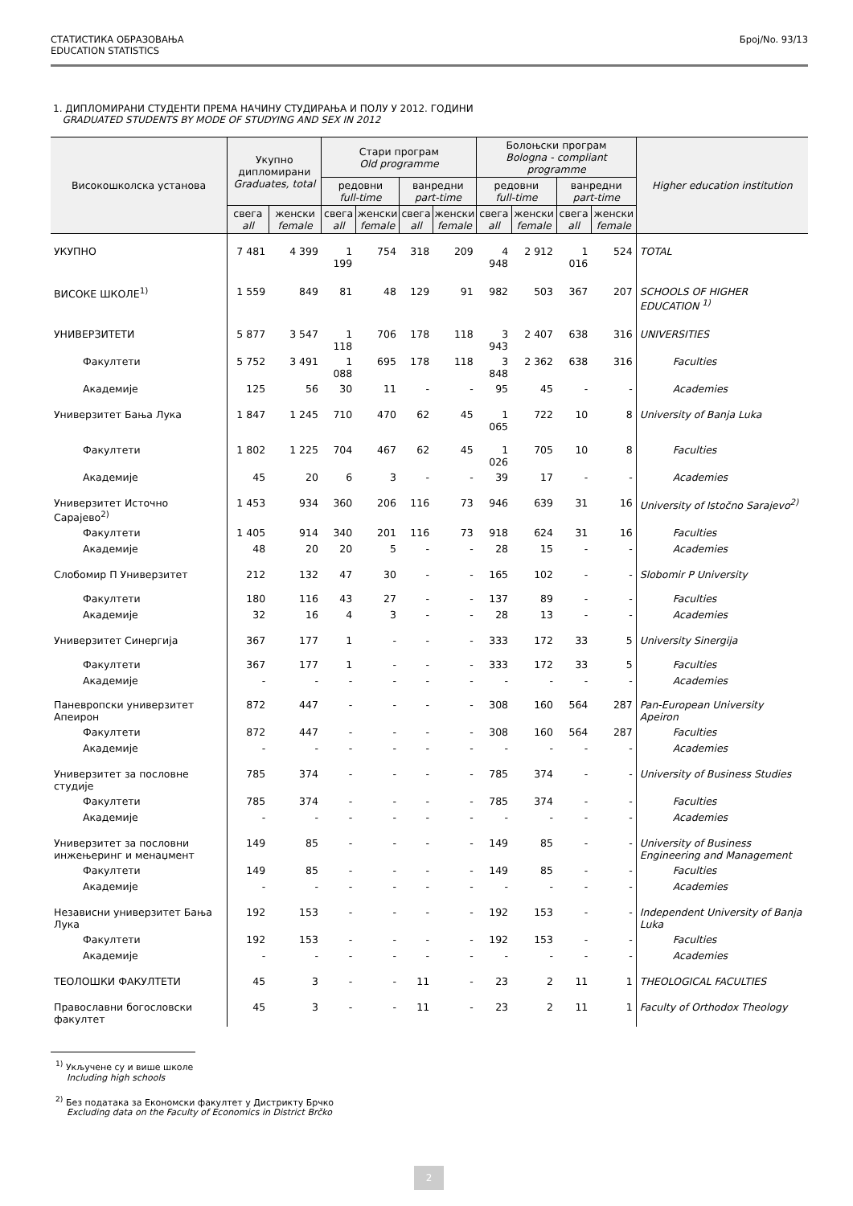СТАТИСТИКА ОБРАЗОВАЊА
EDUCATION STATISTICS
Број/No. 93/13
1. ДИПЛОМИРАНИ СТУДЕНТИ ПРЕМА НАЧИНУ СТУДИРАЊА И ПОЛУ У 2012. ГОДИНИ
GRADUATED STUDENTS BY MODE OF STUDYING AND SEX IN 2012
| Високошколска установа | Укупно дипломирани Graduates, total | | Стари програм Old programme | | | | Болоњски програм Bologna - compliant programme | | | | Higher education institution |
| --- | --- | --- | --- | --- | --- | --- | --- | --- | --- | --- | --- |
| | | | редовни full-time | | ванредни part-time | | редовни full-time | | ванредни part-time | | |
| | свега all | женски female | свега all | женски female | свега all | женски female | свега all | женски female | свега all | женски female | |
| УКУПНО | 7 481 | 4 399 | 1 199 | 754 | 318 | 209 | 4 948 | 2 912 | 1 016 | 524 | TOTAL |
| ВИСОКЕ ШКОЛЕ<sup>1)</sup> | 1 559 | 849 | 81 | 48 | 129 | 91 | 982 | 503 | 367 | 207 | SCHOOLS OF HIGHER EDUCATION <sup>1)</sup> |
| УНИВЕРЗИТЕТИ | 5 877 | 3 547 | 1 118 | 706 | 178 | 118 | 3 943 | 2 407 | 638 | 316 | UNIVERSITIES |
| Факултети | 5 752 | 3 491 | 1 088 | 695 | 178 | 118 | 3 848 | 2 362 | 638 | 316 | Faculties |
| Академије | 125 | 56 | 30 | 11 | - | - | 95 | 45 | - | - | Academies |
| Универзитет Бања Лука | 1 847 | 1 245 | 710 | 470 | 62 | 45 | 1 065 | 722 | 10 | 8 | University of Banja Luka |
| Факултети | 1 802 | 1 225 | 704 | 467 | 62 | 45 | 1 026 | 705 | 10 | 8 | Faculties |
| Академије | 45 | 20 | 6 | 3 | - | - | 39 | 17 | - | - | Academies |
| Универзитет Источно Сарајево<sup>2)</sup> | 1 453 | 934 | 360 | 206 | 116 | 73 | 946 | 639 | 31 | 16 | University of Istočno Sarajevo<sup>2)</sup> |
| Факултети | 1 405 | 914 | 340 | 201 | 116 | 73 | 918 | 624 | 31 | 16 | Faculties |
| Академије | 48 | 20 | 20 | 5 | - | - | 28 | 15 | - | - | Academies |
| Слобомир П Универзитет | 212 | 132 | 47 | 30 | - | - | 165 | 102 | - | - | Slobomir P University |
| Факултети | 180 | 116 | 43 | 27 | - | - | 137 | 89 | - | - | Faculties |
| Академије | 32 | 16 | 4 | 3 | - | - | 28 | 13 | - | - | Academies |
| Универзитет Синергија | 367 | 177 | 1 | - | - | - | 333 | 172 | 33 | 5 | University Sinergija |
| Факултети | 367 | 177 | 1 | - | - | - | 333 | 172 | 33 | 5 | Faculties |
| Академије | - | - | - | - | - | - | - | - | - | - | Academies |
| Паневропски универзитет Апеирон | 872 | 447 | - | - | - | - | 308 | 160 | 564 | 287 | Pan-European University Apeiron |
| Факултети | 872 | 447 | - | - | - | - | 308 | 160 | 564 | 287 | Faculties |
| Академије | - | - | - | - | - | - | - | - | - | - | Academies |
| Универзитет за пословне студије | 785 | 374 | - | - | - | - | 785 | 374 | - | - | University of Business Studies |
| Факултети | 785 | 374 | - | - | - | - | 785 | 374 | - | - | Faculties |
| Академије | - | - | - | - | - | - | - | - | - | - | Academies |
| Универзитет за пословни инжењеринг и менаџмент | 149 | 85 | - | - | - | - | 149 | 85 | - | - | University of Business Engineering and Management |
| Факултети | 149 | 85 | - | - | - | - | 149 | 85 | - | - | Faculties |
| Академије | - | - | - | - | - | - | - | - | - | - | Academies |
| Независни универзитет Бања Лука | 192 | 153 | - | - | - | - | 192 | 153 | - | - | Independent University of Banja Luka |
| Факултети | 192 | 153 | - | - | - | - | 192 | 153 | - | - | Faculties |
| Академије | - | - | - | - | - | - | - | - | - | - | Academies |
| ТЕОЛОШКИ ФАКУЛТЕТИ | 45 | 3 | - | - | 11 | - | 23 | 2 | 11 | 1 | THEOLOGICAL FACULTIES |
| Православни богословски факултет | 45 | 3 | - | - | 11 | - | 23 | 2 | 11 | 1 | Faculty of Orthodox Theology |
<sup>1)</sup> Укључене су и више школе
Including high schools
<sup>2)</sup> Без података за Економски факултет у Дистрикту Брчко
Excluding data on the Faculty of Economics in District Brčko
2